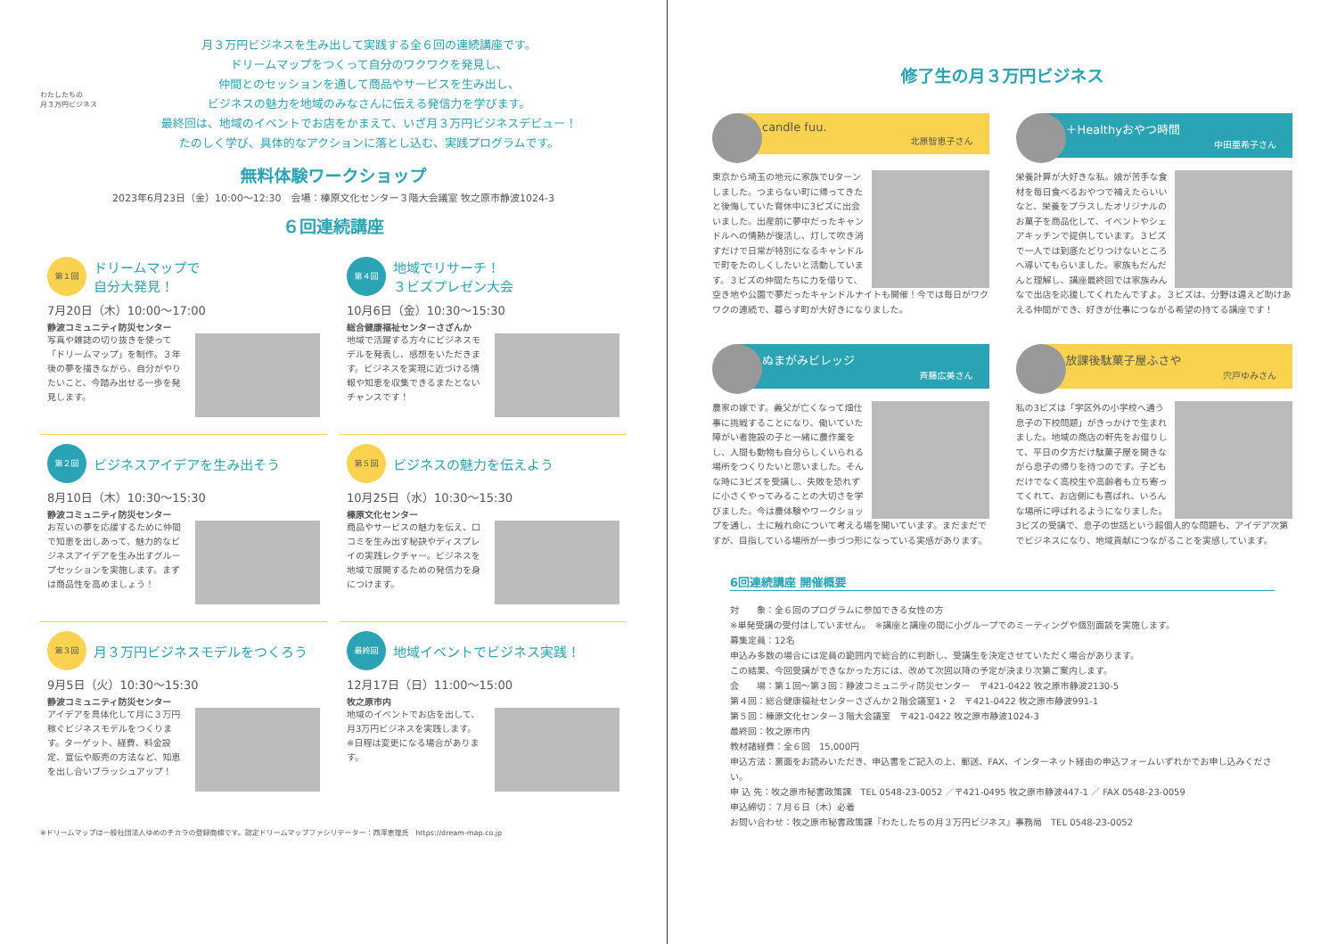わたしたちの
月３万円ビジネス
月３万円ビジネスを生み出して実践する全６回の連続講座です。
ドリームマップをつくって自分のワクワクを発見し、
仲間とのセッションを通して商品やサービスを生み出し、
ビジネスの魅力を地域のみなさんに伝える発信力を学びます。
最終回は、地域のイベントでお店をかまえて、いざ月３万円ビジネスデビュー！
たのしく学び、具体的なアクションに落とし込む、実践プログラムです。
無料体験ワークショップ
2023年6月23日（金）10:00〜12:30　会場：榛原文化センター３階大会議室 牧之原市静波1024-3
６回連続講座
第１回 ドリームマップで
自分大発見！
7月20日（木）10:00〜17:00
静波コミュニティ防災センター
写真や雑誌の切り抜きを使って「ドリームマップ」を制作。３年後の夢を描きながら、自分がやりたいこと、今踏み出せる一歩を発見します。
第４回 地域でリサーチ！
３ビズプレゼン大会
10月6日（金）10:30〜15:30
総合健康福祉センターさざんか
地域で活躍する方々にビジネスモデルを発表し、感想をいただきます。ビジネスを実現に近づける情報や知恵を収集できるまたとないチャンスです！
第２回 ビジネスアイデアを生み出そう
8月10日（木）10:30〜15:30
静波コミュニティ防災センター
お互いの夢を応援するために仲間で知恵を出しあって、魅力的なビジネスアイデアを生み出すグループセッションを実施します。まずは商品性を高めましょう！
第５回 ビジネスの魅力を伝えよう
10月25日（水）10:30〜15:30
榛原文化センター
商品やサービスの魅力を伝え、口コミを生み出す秘訣やディスプレイの実践レクチャー。ビジネスを地域で展開するための発信力を身につけます。
第３回 月３万円ビジネスモデルをつくろう
9月5日（火）10:30〜15:30
静波コミュニティ防災センター
アイデアを具体化して月に３万円稼ぐビジネスモデルをつくります。ターゲット、経費、料金設定、宣伝や販売の方法など、知恵を出し合いブラッシュアップ！
最終回 地域イベントでビジネス実践！
12月17日（日）11:00〜15:00
牧之原市内
地域のイベントでお店を出して、月3万円ビジネスを実践します。
※日程は変更になる場合があります。
※ドリームマップは一般社団法人ゆめのチカラの登録商標です。認定ドリームマップファシリテーター：西澤恵理氏　https://dream-map.co.jp
修了生の月３万円ビジネス
candle fuu.
北原智恵子さん
東京から埼玉の地元に家族でUターンしました。つまらない町に帰ってきたと後悔していた育休中に3ビズに出会いました。出産前に夢中だったキャンドルへの情熱が復活し、灯して吹き消すだけで日常が特別になるキャンドルで町をたのしくしたいと活動しています。３ビズの仲間たちに力を借りて、空き地や公園で夢だったキャンドルナイトも開催！今では毎日がワクワクの連続で、暮らす町が大好きになりました。
＋Healthyおやつ時間
中田亜希子さん
栄養計算が大好きな私。娘が苦手な食材を毎日食べるおやつで補えたらいいなと、栄養をプラスしたオリジナルのお菓子を商品化して、イベントやシェアキッチンで提供しています。３ビズで一人では到底たどりつけないところへ導いてもらいました。家族もだんだんと理解し、講座最終回では家族みんなで出店を応援してくれたんですよ。３ビズは、分野は違えど助けあえる仲間ができ、好きが仕事につながる希望の持てる講座です！
ぬまがみビレッジ
斉藤広美さん
農家の嫁です。義父が亡くなって畑仕事に挑戦することになり、働いていた障がい者施設の子と一緒に農作業をし、人間も動物も自分らしくいられる場所をつくりたいと思いました。そんな時に3ビズを受講し、失敗を恐れずに小さくやってみることの大切さを学びました。今は農体験やワークショップを通し、土に触れ命について考える場を開いています。まだまだですが、目指している場所が一歩づつ形になっている実感があります。
放課後駄菓子屋ふさや
宍戸ゆみさん
私の3ビズは「学区外の小学校へ通う息子の下校問題」がきっかけで生まれました。地域の商店の軒先をお借りして、平日の夕方だけ駄菓子屋を開きながら息子の帰りを待つのです。子どもだけでなく高校生や高齢者も立ち寄ってくれて、お店側にも喜ばれ、いろんな場所に呼ばれるようになりました。3ビズの受講で、息子の世話という超個人的な問題も、アイデア次第でビジネスになり、地域貢献につながることを実感しています。
6回連続講座 開催概要
対　　象：全６回のプログラムに参加できる女性の方
※単発受講の受付はしていません。　※講座と講座の間に小グループでのミーティングや個別面談を実施します。
募集定員：12名
申込み多数の場合には定員の範囲内で総合的に判断し、受講生を決定させていただく場合があります。
この結果、今回受講ができなかった方には、改めて次回以降の予定が決まり次第ご案内します。
会　　場：第１回〜第３回：静波コミュニティ防災センター　〒421-0422 牧之原市静波2130-5
第４回：総合健康福祉センターさざんか２階会議室1・2　〒421-0422 牧之原市静波991-1
第５回：榛原文化センター３階大会議室　〒421-0422 牧之原市静波1024-3
最終回：牧之原市内
教材諸経費：全６回　15,000円
申込方法：裏面をお読みいただき、申込書をご記入の上、郵送、FAX、インターネット経由の申込フォームいずれかでお申し込みください。
申 込 先：牧之原市秘書政策課　TEL 0548-23-0052 ／〒421-0495 牧之原市静波447-1 ／ FAX 0548-23-0059
申込締切：７月６日（木）必着
お問い合わせ：牧之原市秘書政策課『わたしたちの月３万円ビジネス』事務局　TEL 0548-23-0052